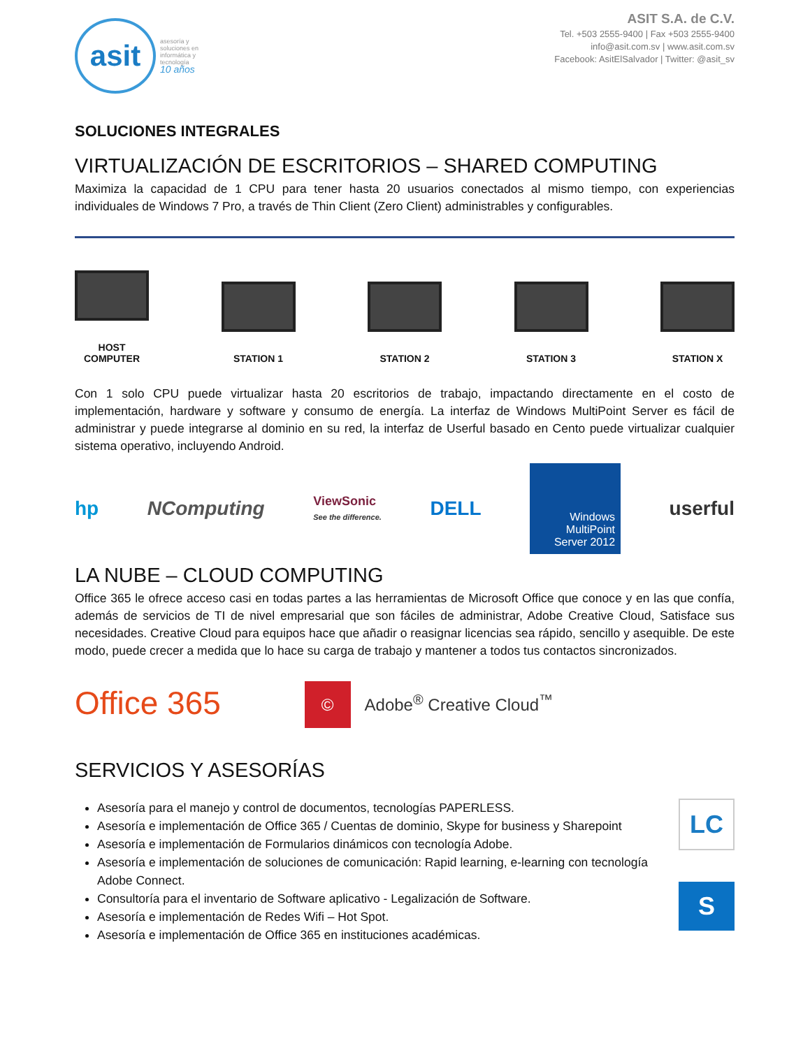asit
asesoría y
soluciones en
informática y
tecnología
10 años
ASIT S.A. de C.V.
Tel. +503 2555-9400 | Fax +503 2555-9400
info@asit.com.sv | www.asit.com.sv
Facebook: AsitElSalvador | Twitter: @asit_sv
SOLUCIONES INTEGRALES
VIRTUALIZACIÓN DE ESCRITORIOS – SHARED COMPUTING
Maximiza la capacidad de 1 CPU para tener hasta 20 usuarios conectados al mismo tiempo, con experiencias individuales de Windows 7 Pro, a través de Thin Client (Zero Client) administrables y configurables.
HOST
COMPUTER
STATION 1
STATION 2
STATION 3
STATION X
Con 1 solo CPU puede virtualizar hasta 20 escritorios de trabajo, impactando directamente en el costo de implementación, hardware y software y consumo de energía. La interfaz de Windows MultiPoint Server es fácil de administrar y puede integrarse al dominio en su red, la interfaz de Userful basado en Cento puede virtualizar cualquier sistema operativo, incluyendo Android.
hp NComputing ViewSonic
See the difference. DELL
Windows
MultiPoint
Server 2012
userful
LA NUBE – CLOUD COMPUTING
Office 365 le ofrece acceso casi en todas partes a las herramientas de Microsoft Office que conoce y en las que confía, además de servicios de TI de nivel empresarial que son fáciles de administrar, Adobe Creative Cloud, Satisface sus necesidades. Creative Cloud para equipos hace que añadir o reasignar licencias sea rápido, sencillo y asequible. De este modo, puede crecer a medida que lo hace su carga de trabajo y mantener a todos tus contactos sincronizados.
Office 365 © Adobe<sup>®</sup> Creative Cloud<sup>™</sup>
SERVICIOS Y ASESORÍAS
Asesoría para el manejo y control de documentos, tecnologías PAPERLESS.
Asesoría e implementación de Office 365 / Cuentas de dominio, Skype for business y Sharepoint
Asesoría e implementación de Formularios dinámicos con tecnología Adobe.
Asesoría e implementación de soluciones de comunicación: Rapid learning, e-learning con tecnología Adobe Connect.
Consultoría para el inventario de Software aplicativo - Legalización de Software.
Asesoría e implementación de Redes Wifi – Hot Spot.
Asesoría e implementación de Office 365 en instituciones académicas.
LC
S